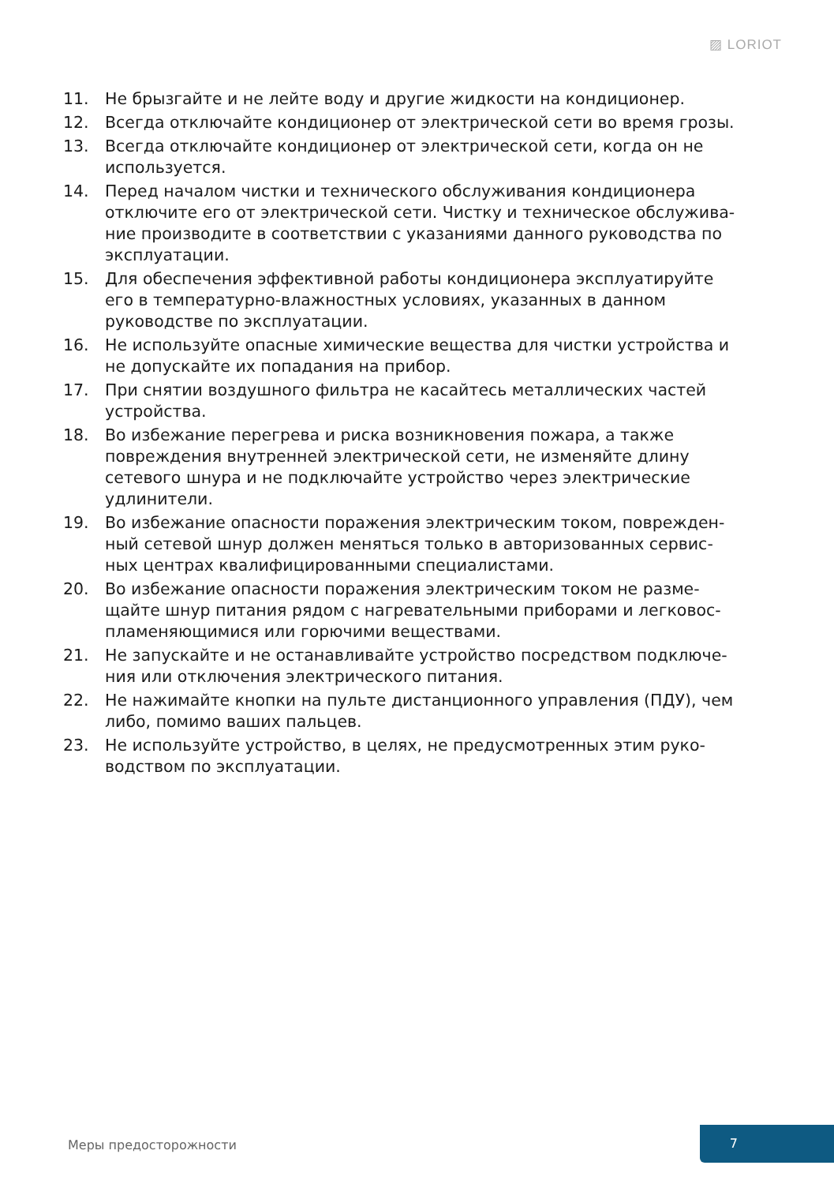▨ LORIOT
11. Не брызгайте и не лейте воду и другие жидкости на кондиционер.
12. Всегда отключайте кондиционер от электрической сети во время грозы.
13. Всегда отключайте кондиционер от электрической сети, когда он не используется.
14. Перед началом чистки и технического обслуживания кондиционера отключите его от электрической сети. Чистку и техническое обслужива-ние производите в соответствии с указаниями данного руководства по эксплуатации.
15. Для обеспечения эффективной работы кондиционера эксплуатируйте его в температурно-влажностных условиях, указанных в данном руководстве по эксплуатации.
16. Не используйте опасные химические вещества для чистки устройства и не допускайте их попадания на прибор.
17. При снятии воздушного фильтра не касайтесь металлических частей устройства.
18. Во избежание перегрева и риска возникновения пожара, а также повреждения внутренней электрической сети, не изменяйте длину сетевого шнура и не подключайте устройство через электрические удлинители.
19. Во избежание опасности поражения электрическим током, поврежден-ный сетевой шнур должен меняться только в авторизованных сервис-ных центрах квалифицированными специалистами.
20. Во избежание опасности поражения электрическим током не разме-щайте шнур питания рядом с нагревательными приборами и легковос-пламеняющимися или горючими веществами.
21. Не запускайте и не останавливайте устройство посредством подключе-ния или отключения электрического питания.
22. Не нажимайте кнопки на пульте дистанционного управления (ПДУ), чем либо, помимо ваших пальцев.
23. Не используйте устройство, в целях, не предусмотренных этим руко-водством по эксплуатации.
Меры предосторожности 7